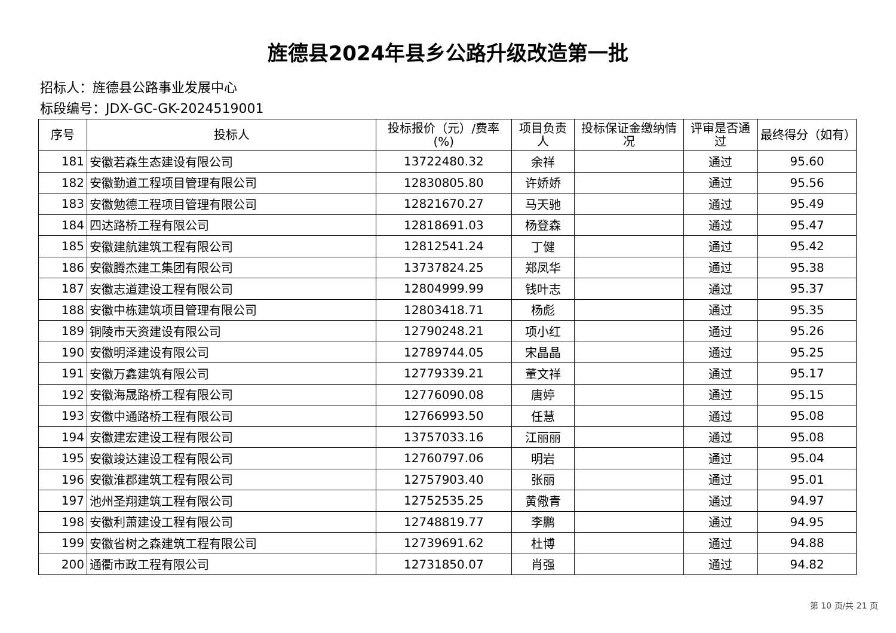旌德县2024年县乡公路升级改造第一批
招标人：旌德县公路事业发展中心
标段编号：JDX-GC-GK-2024519001
| 序号 | 投标人 | 投标报价（元）/费率(%) | 项目负责人 | 投标保证金缴纳情况 | 评审是否通过 | 最终得分（如有） |
| --- | --- | --- | --- | --- | --- | --- |
| 181 | 安徽若森生态建设有限公司 | 13722480.32 | 余祥 | | 通过 | 95.60 |
| 182 | 安徽勤道工程项目管理有限公司 | 12830805.80 | 许娇娇 | | 通过 | 95.56 |
| 183 | 安徽勉德工程项目管理有限公司 | 12821670.27 | 马天驰 | | 通过 | 95.49 |
| 184 | 四达路桥工程有限公司 | 12818691.03 | 杨登森 | | 通过 | 95.47 |
| 185 | 安徽建航建筑工程有限公司 | 12812541.24 | 丁健 | | 通过 | 95.42 |
| 186 | 安徽腾杰建工集团有限公司 | 13737824.25 | 郑凤华 | | 通过 | 95.38 |
| 187 | 安徽志道建设工程有限公司 | 12804999.99 | 钱叶志 | | 通过 | 95.37 |
| 188 | 安徽中栋建筑项目管理有限公司 | 12803418.71 | 杨彪 | | 通过 | 95.35 |
| 189 | 铜陵市天资建设有限公司 | 12790248.21 | 项小红 | | 通过 | 95.26 |
| 190 | 安徽明泽建设有限公司 | 12789744.05 | 宋晶晶 | | 通过 | 95.25 |
| 191 | 安徽万鑫建筑有限公司 | 12779339.21 | 董文祥 | | 通过 | 95.17 |
| 192 | 安徽海晟路桥工程有限公司 | 12776090.08 | 唐婷 | | 通过 | 95.15 |
| 193 | 安徽中通路桥工程有限公司 | 12766993.50 | 任慧 | | 通过 | 95.08 |
| 194 | 安徽建宏建设工程有限公司 | 13757033.16 | 江丽丽 | | 通过 | 95.08 |
| 195 | 安徽竣达建设工程有限公司 | 12760797.06 | 明岩 | | 通过 | 95.04 |
| 196 | 安徽淮郡建筑工程有限公司 | 12757903.40 | 张丽 | | 通过 | 95.01 |
| 197 | 池州圣翔建筑工程有限公司 | 12752535.25 | 黄儆青 | | 通过 | 94.97 |
| 198 | 安徽利萧建设工程有限公司 | 12748819.77 | 李鹏 | | 通过 | 94.95 |
| 199 | 安徽省树之森建筑工程有限公司 | 12739691.62 | 杜博 | | 通过 | 94.88 |
| 200 | 通衢市政工程有限公司 | 12731850.07 | 肖强 | | 通过 | 94.82 |
第 10 页/共 21 页